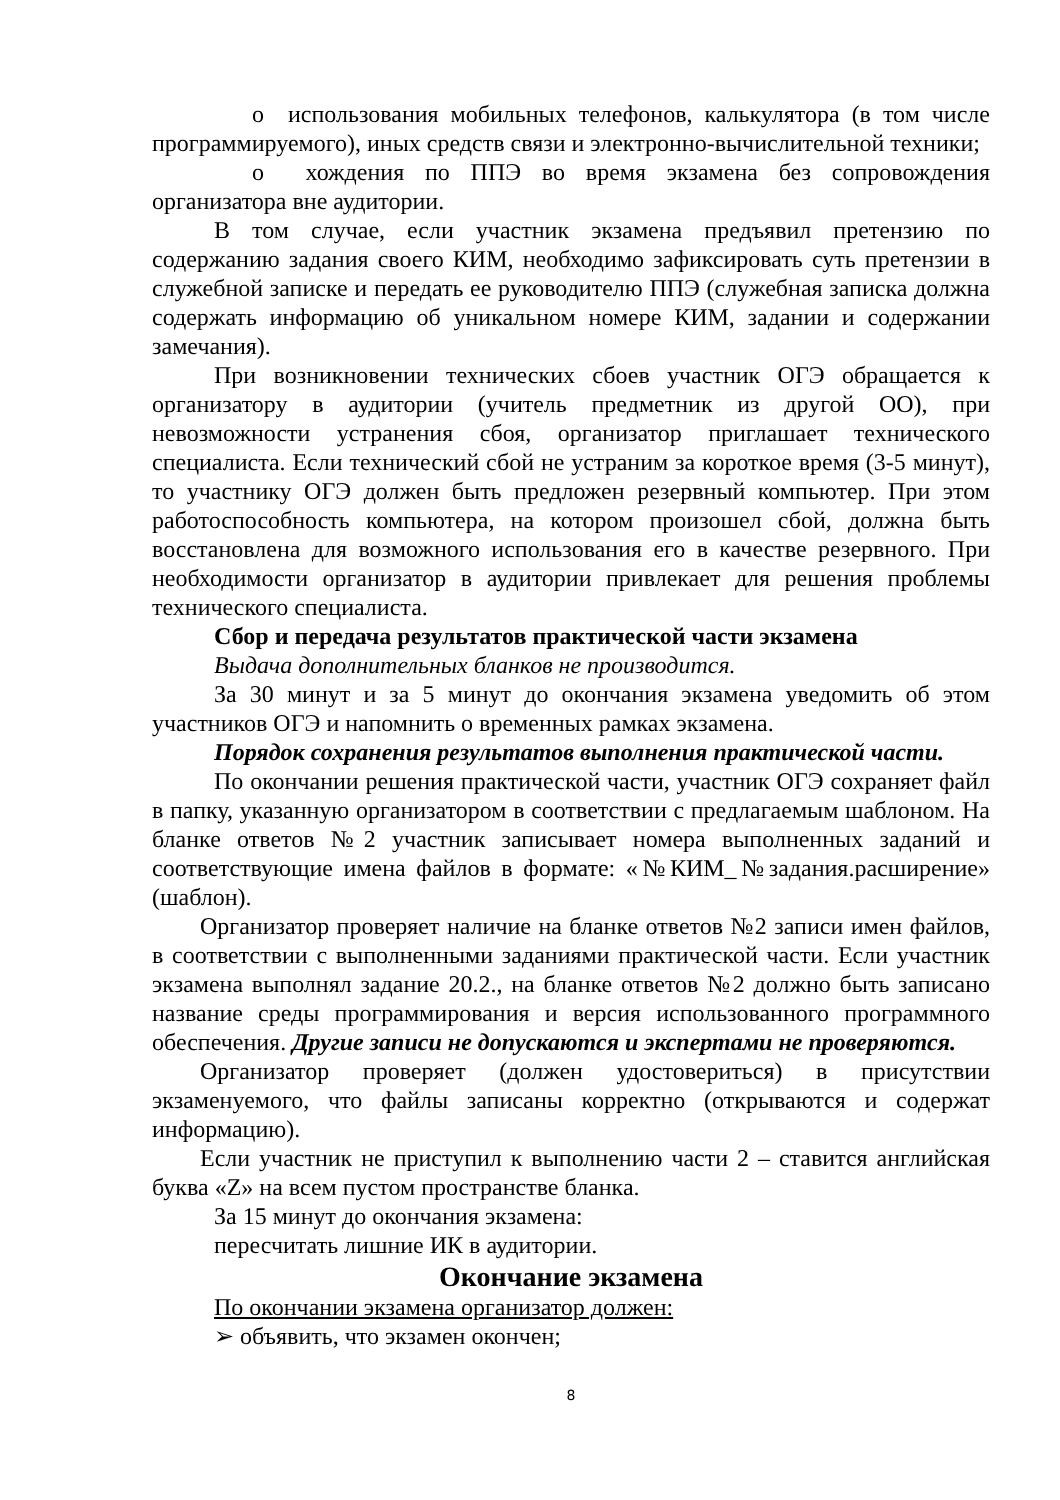o использования мобильных телефонов, калькулятора (в том числе программируемого), иных средств связи и электронно-вычислительной техники;
o хождения по ППЭ во время экзамена без сопровождения организатора вне аудитории.
В том случае, если участник экзамена предъявил претензию по содержанию задания своего КИМ, необходимо зафиксировать суть претензии в служебной записке и передать ее руководителю ППЭ (служебная записка должна содержать информацию об уникальном номере КИМ, задании и содержании замечания).
При возникновении технических сбоев участник ОГЭ обращается к организатору в аудитории (учитель предметник из другой ОО), при невозможности устранения сбоя, организатор приглашает технического специалиста. Если технический сбой не устраним за короткое время (3-5 минут), то участнику ОГЭ должен быть предложен резервный компьютер. При этом работоспособность компьютера, на котором произошел сбой, должна быть восстановлена для возможного использования его в качестве резервного. При необходимости организатор в аудитории привлекает для решения проблемы технического специалиста.
Сбор и передача результатов практической части экзамена
Выдача дополнительных бланков не производится.
За 30 минут и за 5 минут до окончания экзамена уведомить об этом участников ОГЭ и напомнить о временных рамках экзамена.
Порядок сохранения результатов выполнения практической части.
По окончании решения практической части, участник ОГЭ сохраняет файл в папку, указанную организатором в соответствии с предлагаемым шаблоном. На бланке ответов №2 участник записывает номера выполненных заданий и соответствующие имена файлов в формате: «№КИМ_№задания.расширение» (шаблон).
Организатор проверяет наличие на бланке ответов №2 записи имен файлов, в соответствии с выполненными заданиями практической части. Если участник экзамена выполнял задание 20.2., на бланке ответов №2 должно быть записано название среды программирования и версия использованного программного обеспечения. Другие записи не допускаются и экспертами не проверяются.
Организатор проверяет (должен удостовериться) в присутствии экзаменуемого, что файлы записаны корректно (открываются и содержат информацию).
Если участник не приступил к выполнению части 2 – ставится английская буква «Z» на всем пустом пространстве бланка.
За 15 минут до окончания экзамена:
пересчитать лишние ИК в аудитории.
Окончание экзамена
По окончании экзамена организатор должен:
➢ объявить, что экзамен окончен;
8